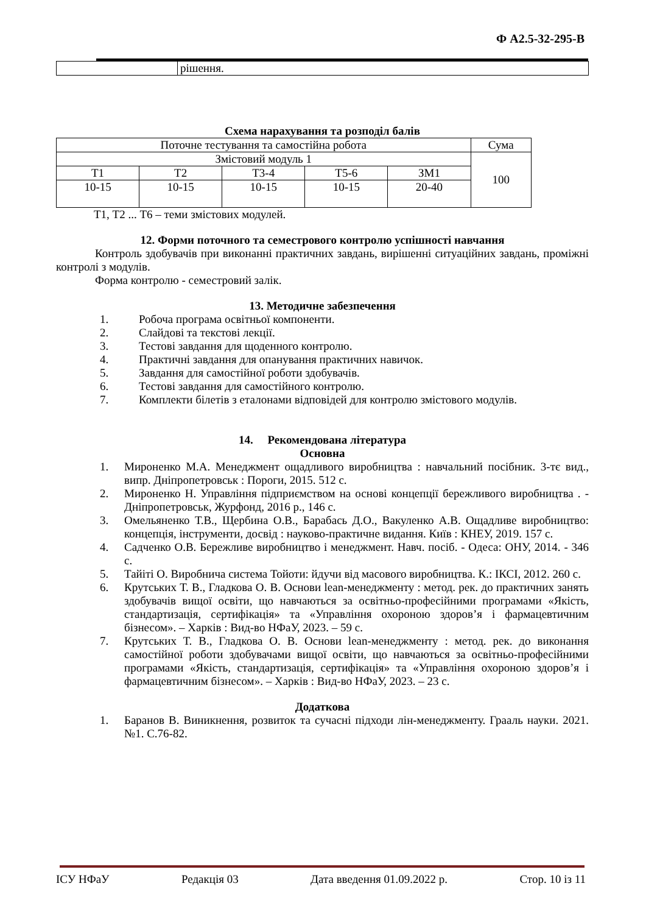Ф А2.5-32-295-В
| | рішення. |
Схема нарахування та розподіл балів
| Поточне тестування та самостійна робота | | | | | Сума |
| Змістовий модуль 1 | | | | | 100 |
| Т1 | Т2 | Т3-4 | Т5-6 | ЗМ1 | |
| 10-15 | 10-15 | 10-15 | 10-15 | 20-40 | |
Т1, Т2 ... Т6 – теми змістових модулей.
12. Форми поточного та семестрового контролю успішності навчання
Контроль здобувачів при виконанні практичних завдань, вирішенні ситуаційних завдань, проміжні контролі з модулів.
Форма контролю - семестровий залік.
13. Методичне забезпечення
1. Робоча програма освітньої компоненти.
2. Слайдові та текстові лекції.
3. Тестові завдання для щоденного контролю.
4. Практичні завдання для опанування практичних навичок.
5. Завдання для самостійної роботи здобувачів.
6. Тестові завдання для самостійного контролю.
7. Комплекти білетів з еталонами відповідей для контролю змістового модулів.
14. Рекомендована література
Основна
1. Мироненко М.А. Менеджмент ощадливого виробництва : навчальний посібник. 3-тє вид., випр. Дніпропетровськ : Пороги, 2015. 512 с.
2. Мироненко Н. Управління підприємством на основі концепції бережливого виробництва . - Дніпропетровськ, Журфонд, 2016 р., 146 с.
3. Омельяненко Т.В., Щербина О.В., Барабась Д.О., Вакуленко А.В. Ощадливе виробництво: концепція, інструменти, досвід : науково-практичне видання. Київ : КНЕУ, 2019. 157 с.
4. Садченко О.В. Бережливе виробництво і менеджмент. Навч. посіб. - Одеса: ОНУ, 2014. - 346 с.
5. Тайіті О. Виробнича система Тойоти: йдучи від масового виробництва. К.: ІКСІ, 2012. 260 с.
6. Крутських Т. В., Гладкова О. В. Основи lean-менеджменту : метод. рек. до практичних занять здобувачів вищої освіти, що навчаються за освітньо-професійними програмами «Якість, стандартизація, сертифікація» та «Управління охороною здоров’я і фармацевтичним бізнесом». – Харків : Вид-во НФаУ, 2023. – 59 с.
7. Крутських Т. В., Гладкова О. В. Основи lean-менеджменту : метод. рек. до виконання самостійної роботи здобувачами вищої освіти, що навчаються за освітньо-професійними програмами «Якість, стандартизація, сертифікація» та «Управління охороною здоров’я і фармацевтичним бізнесом». – Харків : Вид-во НФаУ, 2023. – 23 с.
Додаткова
1. Баранов В. Виникнення, розвиток та сучасні підходи лін-менеджменту. Грааль науки. 2021. №1. С.76-82.
ІСУ НФаУ Редакція 03 Дата введення 01.09.2022 р. Стор. 10 із 11